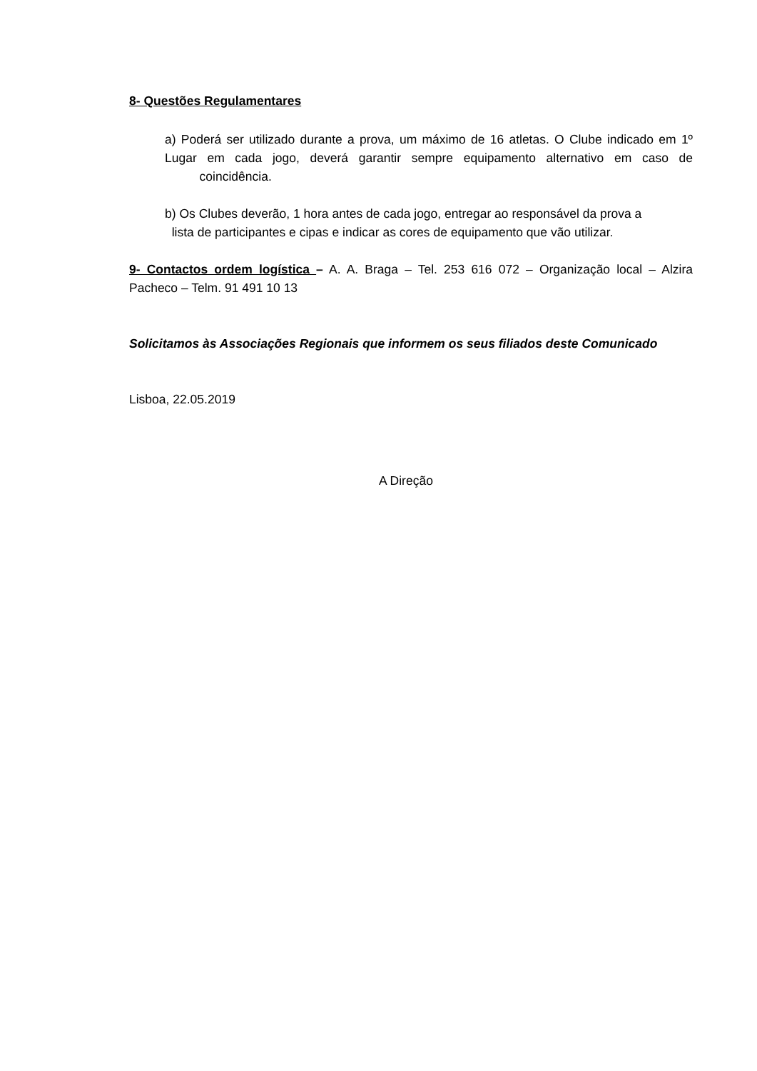8- Questões Regulamentares
a) Poderá ser utilizado durante a prova, um máximo de 16 atletas. O Clube indicado em 1º Lugar em cada jogo, deverá garantir sempre equipamento alternativo em caso de coincidência.
b) Os Clubes deverão, 1 hora antes de cada jogo, entregar ao responsável da prova a
lista de participantes e cipas e indicar as cores de equipamento que vão utilizar.
9- Contactos ordem logística – A. A. Braga – Tel. 253 616 072 – Organização local – Alzira Pacheco – Telm. 91 491 10 13
Solicitamos às Associações Regionais que informem os seus filiados deste Comunicado
Lisboa, 22.05.2019
A Direção